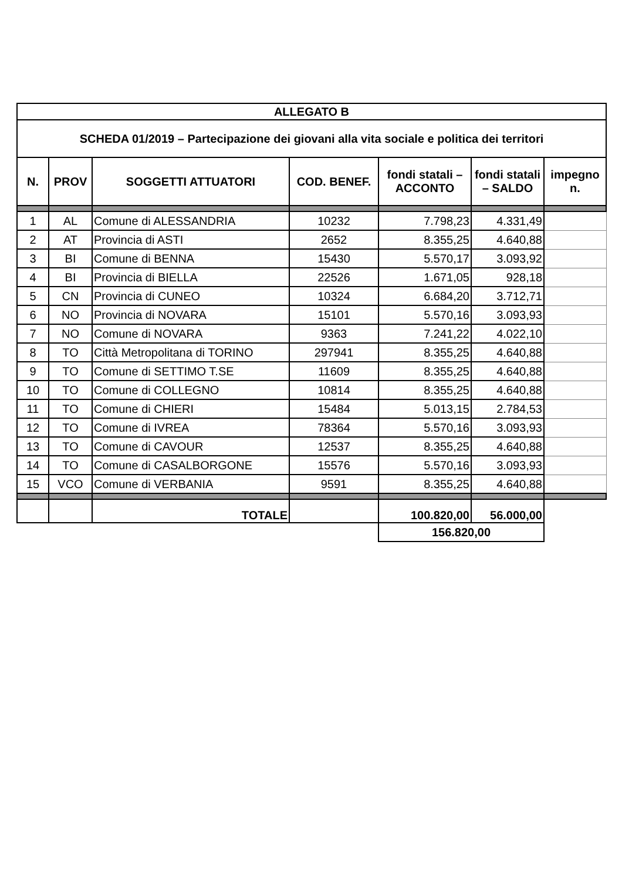| ALLEGATO B | | | | | | |
| --- | --- | --- | --- | --- | --- | --- |
| SCHEDA 01/2019 – Partecipazione dei giovani alla vita sociale e politica dei territori | | | | | | |
| N. | PROV | SOGGETTI ATTUATORI | COD. BENEF. | fondi statali – ACCONTO | fondi statali – SALDO | impegno n. |
| 1 | AL | Comune di ALESSANDRIA | 10232 | 7.798,23 | 4.331,49 | |
| 2 | AT | Provincia di ASTI | 2652 | 8.355,25 | 4.640,88 | |
| 3 | BI | Comune di BENNA | 15430 | 5.570,17 | 3.093,92 | |
| 4 | BI | Provincia di BIELLA | 22526 | 1.671,05 | 928,18 | |
| 5 | CN | Provincia di CUNEO | 10324 | 6.684,20 | 3.712,71 | |
| 6 | NO | Provincia di NOVARA | 15101 | 5.570,16 | 3.093,93 | |
| 7 | NO | Comune di NOVARA | 9363 | 7.241,22 | 4.022,10 | |
| 8 | TO | Città Metropolitana di TORINO | 297941 | 8.355,25 | 4.640,88 | |
| 9 | TO | Comune di SETTIMO T.SE | 11609 | 8.355,25 | 4.640,88 | |
| 10 | TO | Comune di COLLEGNO | 10814 | 8.355,25 | 4.640,88 | |
| 11 | TO | Comune di CHIERI | 15484 | 5.013,15 | 2.784,53 | |
| 12 | TO | Comune di IVREA | 78364 | 5.570,16 | 3.093,93 | |
| 13 | TO | Comune di CAVOUR | 12537 | 8.355,25 | 4.640,88 | |
| 14 | TO | Comune di CASALBORGONE | 15576 | 5.570,16 | 3.093,93 | |
| 15 | VCO | Comune di VERBANIA | 9591 | 8.355,25 | 4.640,88 | |
| | | TOTALE | | 100.820,00 | 56.000,00 | |
| | | | | 156.820,00 | | |